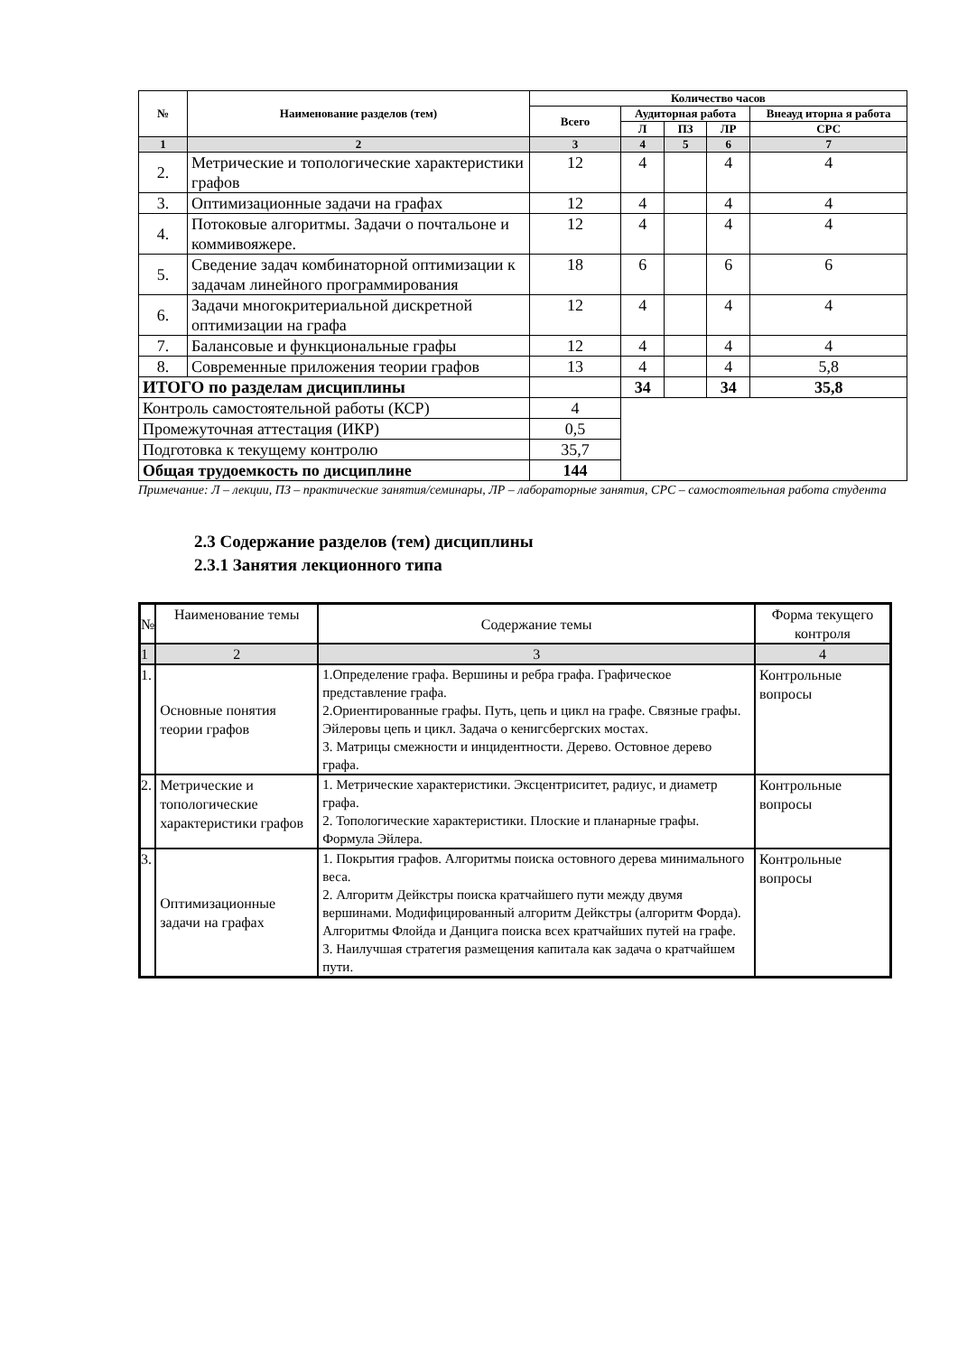| № | Наименование разделов (тем) | Количество часов | | | | |
| --- | --- | --- | --- | --- | --- | --- |
| | | Всего | Аудиторная работа | | | Внеауд иторна я работа |
| | | | Л | ПЗ | ЛР | СРС |
| 1 | 2 | 3 | 4 | 5 | 6 | 7 |
| 2. | Метрические и топологические характеристики графов | 12 | 4 | | 4 | 4 |
| 3. | Оптимизационные задачи на графах | 12 | 4 | | 4 | 4 |
| 4. | Потоковые алгоритмы. Задачи о почтальоне и коммивояжере. | 12 | 4 | | 4 | 4 |
| 5. | Сведение задач комбинаторной оптимизации к задачам линейного программирования | 18 | 6 | | 6 | 6 |
| 6. | Задачи многокритериальной дискретной оптимизации на графа | 12 | 4 | | 4 | 4 |
| 7. | Балансовые и функциональные графы | 12 | 4 | | 4 | 4 |
| 8. | Современные приложения теории графов | 13 | 4 | | 4 | 5,8 |
| ИТОГО по разделам дисциплины | | | 34 | | 34 | 35,8 |
| Контроль самостоятельной работы (КСР) | | 4 | | | | |
| Промежуточная аттестация (ИКР) | | 0,5 | | | | |
| Подготовка к текущему контролю | | 35,7 | | | | |
| Общая трудоемкость по дисциплине | | 144 | | | | |
Примечание: Л – лекции, ПЗ – практические занятия/семинары, ЛР – лабораторные занятия, СРС – самостоятельная работа студента
2.3 Содержание разделов (тем) дисциплины
2.3.1 Занятия лекционного типа
| № | Наименование темы | Содержание темы | Форма текущего контроля |
| 1 | 2 | 3 | 4 |
| 1. | Основные понятия теории графов | 1.Определение графа. Вершины и ребра графа. Графическое представление графа. 2.Ориентированные графы. Путь, цепь и цикл на графе. Связные графы. Эйлеровы цепь и цикл. Задача о кенигсбергских мостах. 3. Матрицы смежности и инцидентности. Дерево. Остовное дерево графа. | Контрольные вопросы |
| 2. | Метрические и топологические характеристики графов | 1. Метрические характеристики. Эксцентриситет, радиус, и диаметр графа. 2. Топологические характеристики. Плоские и планарные графы. Формула Эйлера. | Контрольные вопросы |
| 3. | Оптимизационные задачи на графах | 1. Покрытия графов. Алгоритмы поиска остовного дерева минимального веса. 2. Алгоритм Дейкстры поиска кратчайшего пути между двумя вершинами. Модифицированный алгоритм Дейкстры (алгоритм Форда). Алгоритмы Флойда и Данцига поиска всех кратчайших путей на графе. 3. Наилучшая стратегия размещения капитала как задача о кратчайшем пути. | Контрольные вопросы |